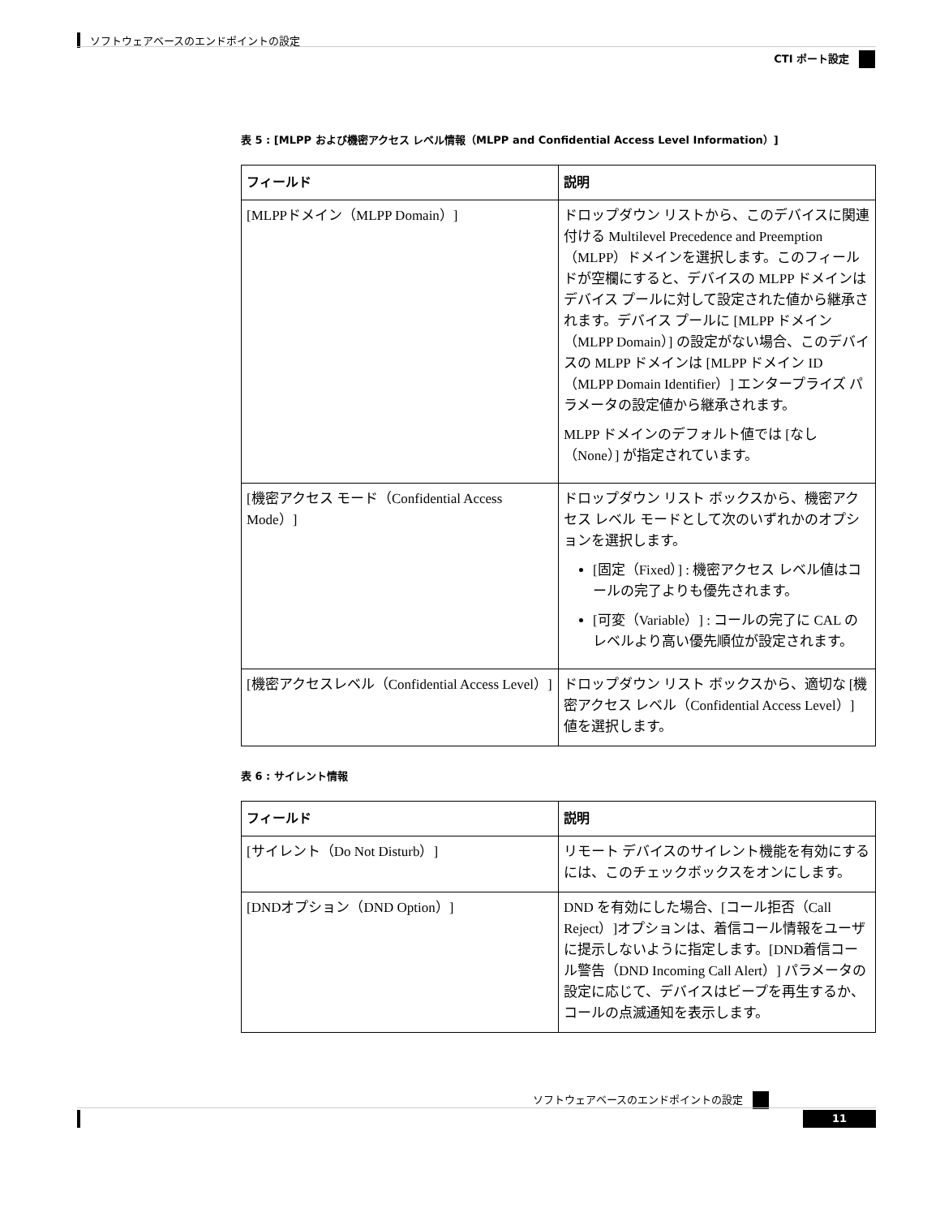ソフトウェアベースのエンドポイントの設定
CTI ポート設定
表 5 : [MLPP および機密アクセス レベル情報（MLPP and Confidential Access Level Information）]
| フィールド | 説明 |
| --- | --- |
| [MLPPドメイン（MLPP Domain）] | ドロップダウン リストから、このデバイスに関連付ける Multilevel Precedence and Preemption（MLPP）ドメインを選択します。このフィールドが空欄にすると、デバイスの MLPP ドメインはデバイス プールに対して設定された値から継承されます。デバイス プールに [MLPP ドメイン（MLPP Domain）] の設定がない場合、このデバイスの MLPP ドメインは [MLPP ドメイン ID（MLPP Domain Identifier）] エンタープライズ パラメータの設定値から継承されます。 MLPP ドメインのデフォルト値では [なし（None）] が指定されています。 |
| [機密アクセス モード（Confidential Access Mode）] | ドロップダウン リスト ボックスから、機密アクセス レベル モードとして次のいずれかのオプションを選択します。 [固定（Fixed）] : 機密アクセス レベル値はコールの完了よりも優先されます。 [可変（Variable）] : コールの完了に CAL のレベルより高い優先順位が設定されます。 |
| [機密アクセスレベル（Confidential Access Level）] | ドロップダウン リスト ボックスから、適切な [機密アクセス レベル（Confidential Access Level）] 値を選択します。 |
表 6 : サイレント情報
| フィールド | 説明 |
| --- | --- |
| [サイレント（Do Not Disturb）] | リモート デバイスのサイレント機能を有効にするには、このチェックボックスをオンにします。 |
| [DNDオプション（DND Option）] | DND を有効にした場合、[コール拒否（Call Reject）]オプションは、着信コール情報をユーザに提示しないように指定します。[DND着信コール警告（DND Incoming Call Alert）] パラメータの設定に応じて、デバイスはビープを再生するか、コールの点滅通知を表示します。 |
ソフトウェアベースのエンドポイントの設定
11